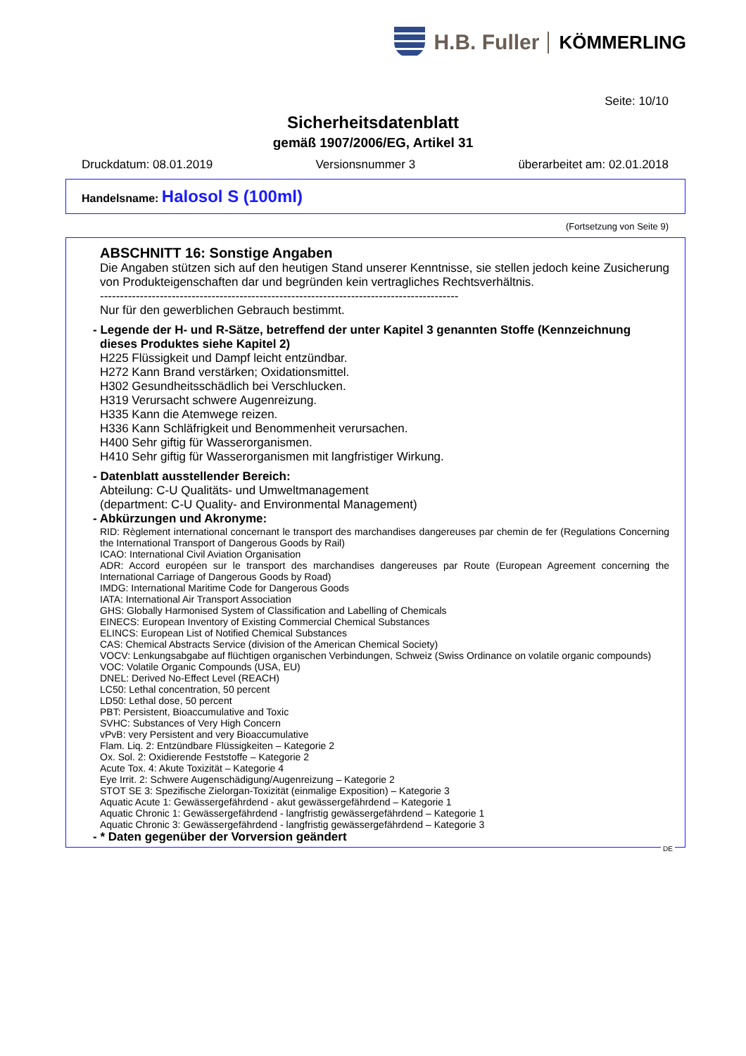H.B. Fuller KÖMMERLING
Seite: 10/10
Sicherheitsdatenblatt
gemäß 1907/2006/EG, Artikel 31
Druckdatum: 08.01.2019 Versionsnummer 3 überarbeitet am: 02.01.2018
Handelsname: Halosol S (100ml)
(Fortsetzung von Seite 9)
ABSCHNITT 16: Sonstige Angaben
Die Angaben stützen sich auf den heutigen Stand unserer Kenntnisse, sie stellen jedoch keine Zusicherung von Produkteigenschaften dar und begründen kein vertragliches Rechtsverhältnis.
------------------------------------------------------------------------------------------
Nur für den gewerblichen Gebrauch bestimmt.
- Legende der H- und R-Sätze, betreffend der unter Kapitel 3 genannten Stoffe (Kennzeichnung dieses Produktes siehe Kapitel 2)
H225 Flüssigkeit und Dampf leicht entzündbar.
H272 Kann Brand verstärken; Oxidationsmittel.
H302 Gesundheitsschädlich bei Verschlucken.
H319 Verursacht schwere Augenreizung.
H335 Kann die Atemwege reizen.
H336 Kann Schläfrigkeit und Benommenheit verursachen.
H400 Sehr giftig für Wasserorganismen.
H410 Sehr giftig für Wasserorganismen mit langfristiger Wirkung.
- Datenblatt ausstellender Bereich:
Abteilung: C-U Qualitäts- und Umweltmanagement
(department: C-U Quality- and Environmental Management)
- Abkürzungen und Akronyme:
RID: Règlement international concernant le transport des marchandises dangereuses par chemin de fer (Regulations Concerning the International Transport of Dangerous Goods by Rail)
ICAO: International Civil Aviation Organisation
ADR: Accord européen sur le transport des marchandises dangereuses par Route (European Agreement concerning the International Carriage of Dangerous Goods by Road)
IMDG: International Maritime Code for Dangerous Goods
IATA: International Air Transport Association
GHS: Globally Harmonised System of Classification and Labelling of Chemicals
EINECS: European Inventory of Existing Commercial Chemical Substances
ELINCS: European List of Notified Chemical Substances
CAS: Chemical Abstracts Service (division of the American Chemical Society)
VOCV: Lenkungsabgabe auf flüchtigen organischen Verbindungen, Schweiz (Swiss Ordinance on volatile organic compounds)
VOC: Volatile Organic Compounds (USA, EU)
DNEL: Derived No-Effect Level (REACH)
LC50: Lethal concentration, 50 percent
LD50: Lethal dose, 50 percent
PBT: Persistent, Bioaccumulative and Toxic
SVHC: Substances of Very High Concern
vPvB: very Persistent and very Bioaccumulative
Flam. Liq. 2: Entzündbare Flüssigkeiten – Kategorie 2
Ox. Sol. 2: Oxidierende Feststoffe – Kategorie 2
Acute Tox. 4: Akute Toxizität – Kategorie 4
Eye Irrit. 2: Schwere Augenschädigung/Augenreizung – Kategorie 2
STOT SE 3: Spezifische Zielorgan-Toxizität (einmalige Exposition) – Kategorie 3
Aquatic Acute 1: Gewässergefährdend - akut gewässergefährdend – Kategorie 1
Aquatic Chronic 1: Gewässergefährdend - langfristig gewässergefährdend – Kategorie 1
Aquatic Chronic 3: Gewässergefährdend - langfristig gewässergefährdend – Kategorie 3
- * Daten gegenüber der Vorversion geändert
DE